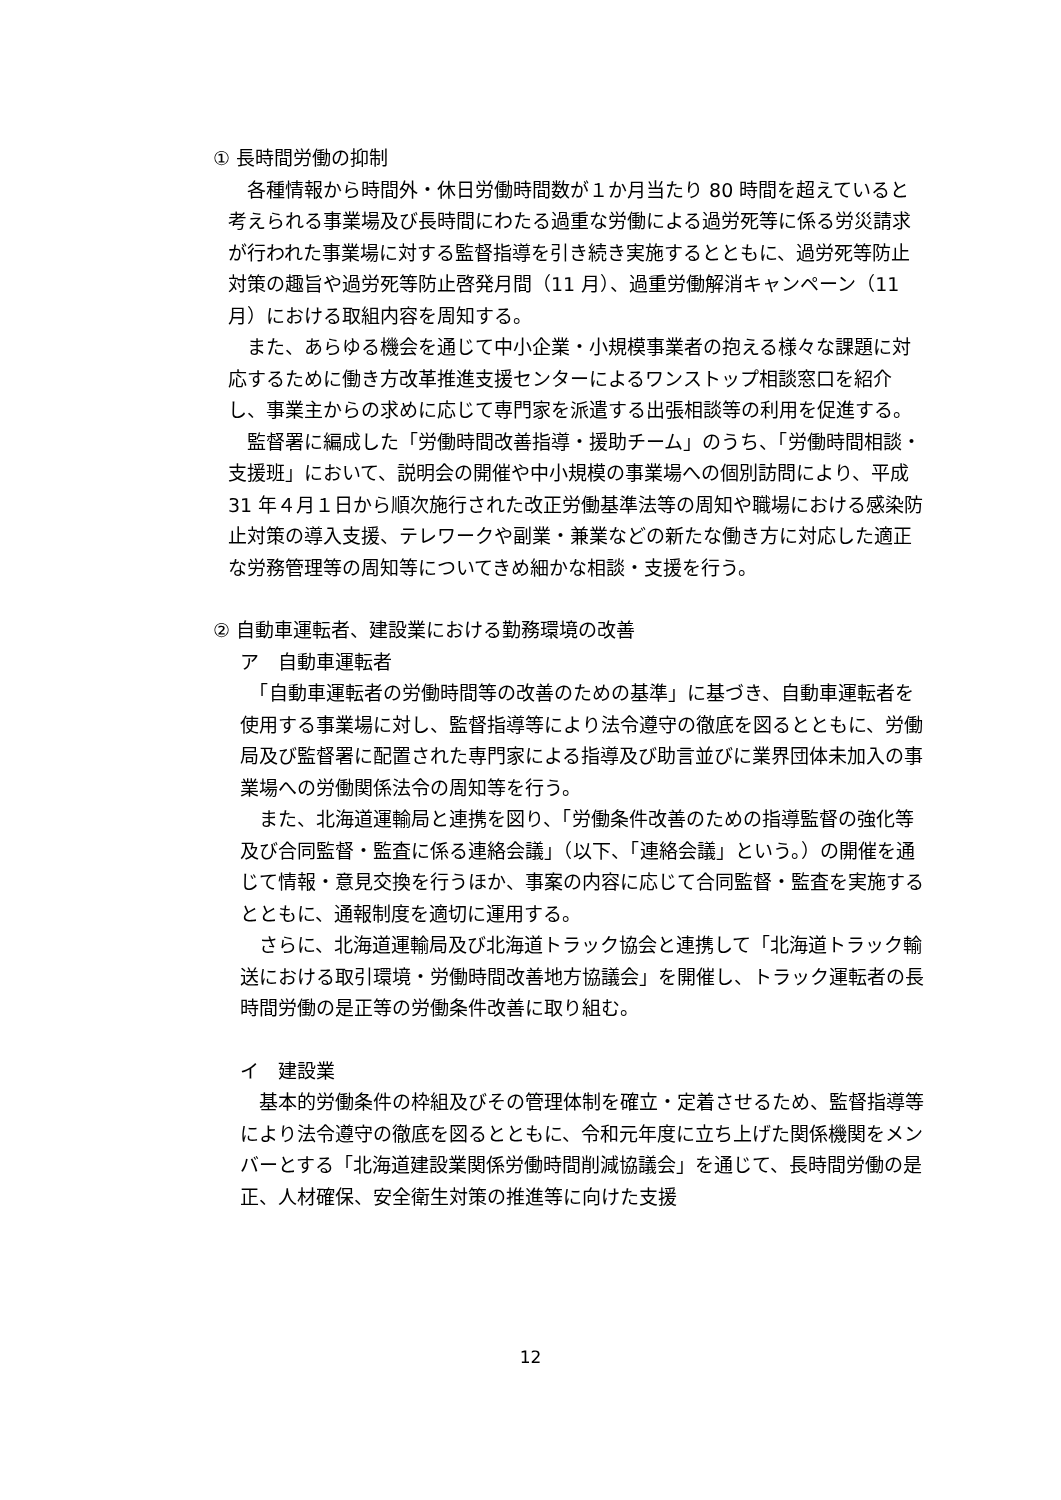① 長時間労働の抑制
　各種情報から時間外・休日労働時間数が１か月当たり 80 時間を超えていると考えられる事業場及び長時間にわたる過重な労働による過労死等に係る労災請求が行われた事業場に対する監督指導を引き続き実施するとともに、過労死等防止対策の趣旨や過労死等防止啓発月間（11 月）、過重労働解消キャンペーン（11 月）における取組内容を周知する。
　また、あらゆる機会を通じて中小企業・小規模事業者の抱える様々な課題に対応するために働き方改革推進支援センターによるワンストップ相談窓口を紹介し、事業主からの求めに応じて専門家を派遣する出張相談等の利用を促進する。
　監督署に編成した「労働時間改善指導・援助チーム」のうち、「労働時間相談・支援班」において、説明会の開催や中小規模の事業場への個別訪問により、平成 31 年４月１日から順次施行された改正労働基準法等の周知や職場における感染防止対策の導入支援、テレワークや副業・兼業などの新たな働き方に対応した適正な労務管理等の周知等についてきめ細かな相談・支援を行う。
② 自動車運転者、建設業における勤務環境の改善
ア　自動車運転者
　「自動車運転者の労働時間等の改善のための基準」に基づき、自動車運転者を使用する事業場に対し、監督指導等により法令遵守の徹底を図るとともに、労働局及び監督署に配置された専門家による指導及び助言並びに業界団体未加入の事業場への労働関係法令の周知等を行う。
　また、北海道運輸局と連携を図り、「労働条件改善のための指導監督の強化等及び合同監督・監査に係る連絡会議」（以下、「連絡会議」という。）の開催を通じて情報・意見交換を行うほか、事案の内容に応じて合同監督・監査を実施するとともに、通報制度を適切に運用する。
　さらに、北海道運輸局及び北海道トラック協会と連携して「北海道トラック輸送における取引環境・労働時間改善地方協議会」を開催し、トラック運転者の長時間労働の是正等の労働条件改善に取り組む。
イ　建設業
　基本的労働条件の枠組及びその管理体制を確立・定着させるため、監督指導等により法令遵守の徹底を図るとともに、令和元年度に立ち上げた関係機関をメンバーとする「北海道建設業関係労働時間削減協議会」を通じて、長時間労働の是正、人材確保、安全衛生対策の推進等に向けた支援
12